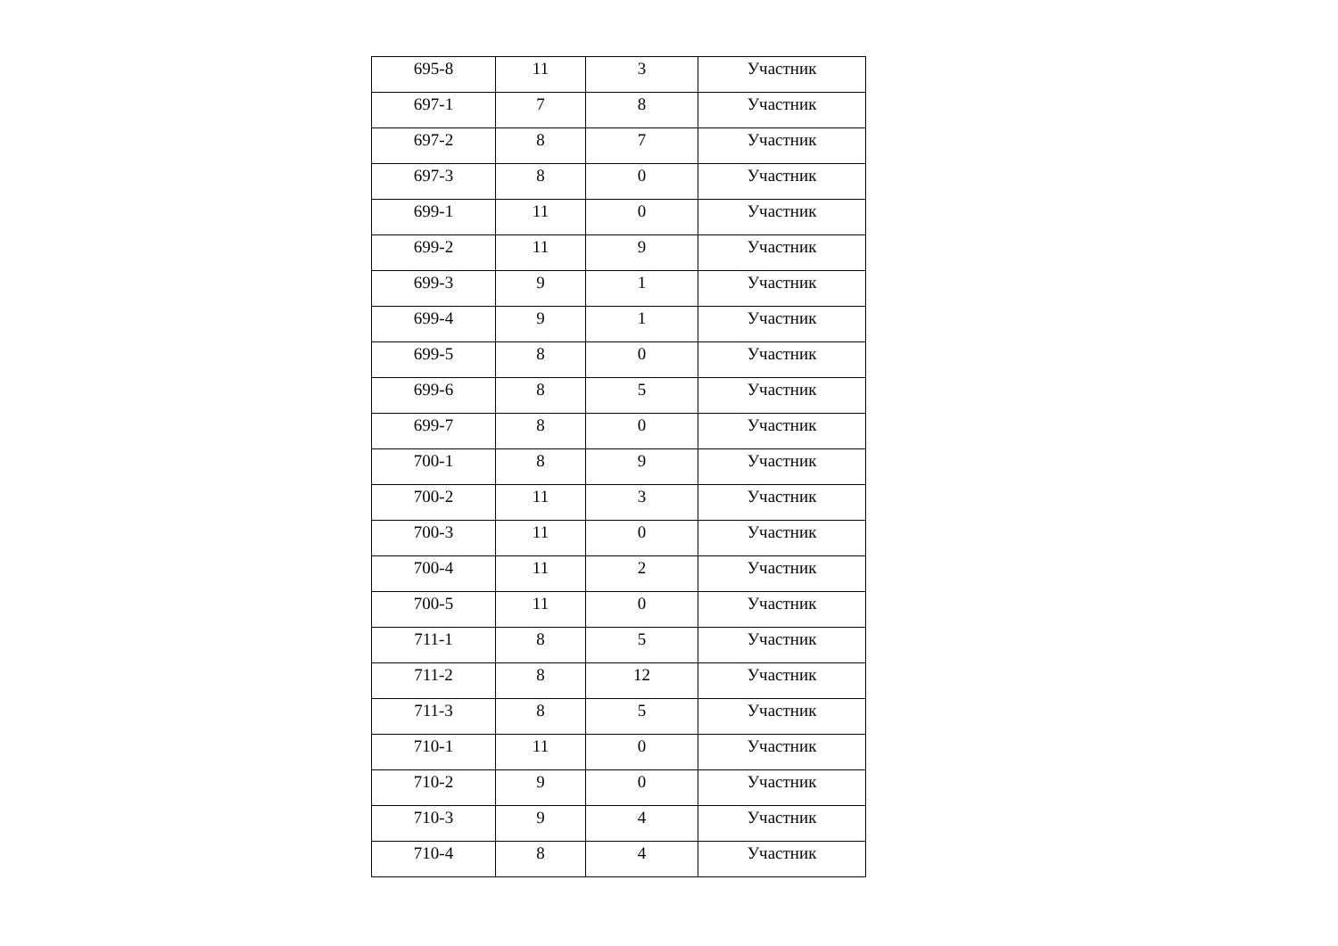| 695-8 | 11 | 3 | Участник |
| 697-1 | 7 | 8 | Участник |
| 697-2 | 8 | 7 | Участник |
| 697-3 | 8 | 0 | Участник |
| 699-1 | 11 | 0 | Участник |
| 699-2 | 11 | 9 | Участник |
| 699-3 | 9 | 1 | Участник |
| 699-4 | 9 | 1 | Участник |
| 699-5 | 8 | 0 | Участник |
| 699-6 | 8 | 5 | Участник |
| 699-7 | 8 | 0 | Участник |
| 700-1 | 8 | 9 | Участник |
| 700-2 | 11 | 3 | Участник |
| 700-3 | 11 | 0 | Участник |
| 700-4 | 11 | 2 | Участник |
| 700-5 | 11 | 0 | Участник |
| 711-1 | 8 | 5 | Участник |
| 711-2 | 8 | 12 | Участник |
| 711-3 | 8 | 5 | Участник |
| 710-1 | 11 | 0 | Участник |
| 710-2 | 9 | 0 | Участник |
| 710-3 | 9 | 4 | Участник |
| 710-4 | 8 | 4 | Участник |